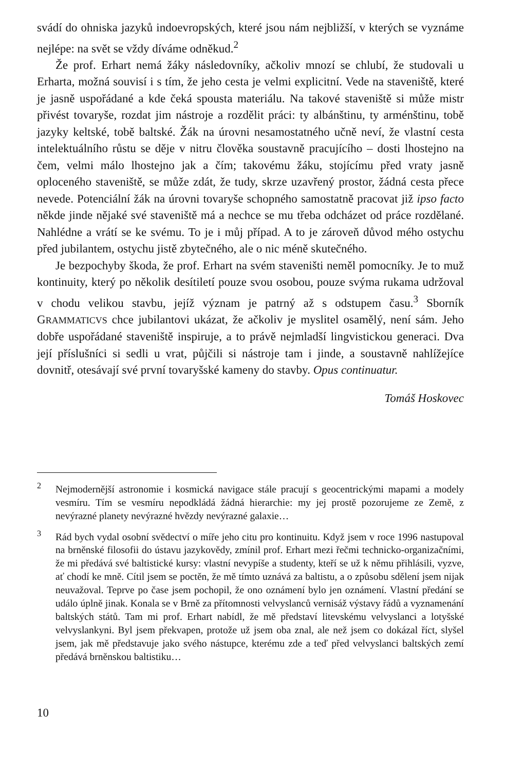svádí do ohniska jazyků indoevropských, které jsou nám nejbližší, v kterých se vyznáme nejlépe: na svět se vždy díváme odněkud.<sup>2</sup>
Že prof. Erhart nemá žáky následovníky, ačkoliv mnozí se chlubí, že studovali u Erharta, možná souvisí i s tím, že jeho cesta je velmi explicitní. Vede na staveniště, které je jasně uspořádané a kde čeká spousta materiálu. Na takové staveniště si může mistr přivést tovaryše, rozdat jim nástroje a rozdělit práci: ty albánštinu, ty arménštinu, tobě jazyky keltské, tobě baltské. Žák na úrovni nesamostatného učně neví, že vlastní cesta intelektuálního růstu se děje v nitru člověka soustavně pracujícího – dosti lhostejno na čem, velmi málo lhostejno jak a čím; takovému žáku, stojícímu před vraty jasně oploceného staveniště, se může zdát, že tudy, skrze uzavřený prostor, žádná cesta přece nevede. Potenciální žák na úrovni tovaryše schopného samostatně pracovat již ipso facto někde jinde nějaké své staveniště má a nechce se mu třeba odcházet od práce rozdělané. Nahlédne a vrátí se ke svému. To je i můj případ. A to je zároveň důvod mého ostychu před jubilantem, ostychu jistě zbytečného, ale o nic méně skutečného.
Je bezpochyby škoda, že prof. Erhart na svém staveništi neměl pomocníky. Je to muž kontinuity, který po několik desítiletí pouze svou osobou, pouze svýma rukama udržoval v chodu velikou stavbu, jejíž význam je patrný až s odstupem času.<sup>3</sup> Sborník GRAMMATICVS chce jubilantovi ukázat, že ačkoliv je myslitel osamělý, není sám. Jeho dobře uspořádané staveniště inspiruje, a to právě nejmladší lingvistickou generaci. Dva její příslušníci si sedli u vrat, půjčili si nástroje tam i jinde, a soustavně nahlížejíce dovnitř, otesávají své první tovaryšské kameny do stavby. Opus continuatur.
Tomáš Hoskovec
<sup>2</sup> Nejmodernější astronomie i kosmická navigace stále pracují s geocentrickými mapami a modely vesmíru. Tím se vesmíru nepodkládá žádná hierarchie: my jej prostě pozorujeme ze Země, z nevýrazné planety nevýrazné hvězdy nevýrazné galaxie…
<sup>3</sup> Rád bych vydal osobní svědectví o míře jeho citu pro kontinuitu. Když jsem v roce 1996 nastupoval na brněnské filosofii do ústavu jazykovědy, zmínil prof. Erhart mezi řečmi technicko-organizačními, že mi předává své baltistické kursy: vlastní nevypíše a studenty, kteří se už k němu přihlásili, vyzve, ať chodí ke mně. Cítil jsem se poctěn, že mě tímto uznává za baltistu, a o způsobu sdělení jsem nijak neuvažoval. Teprve po čase jsem pochopil, že ono oznámení bylo jen oznámení. Vlastní předání se událo úplně jinak. Konala se v Brně za přítomnosti velvyslanců vernisáž výstavy řádů a vyznamenání baltských států. Tam mi prof. Erhart nabídl, že mě představí litevskému velvyslanci a lotyšské velvyslankyni. Byl jsem překvapen, protože už jsem oba znal, ale než jsem co dokázal říct, slyšel jsem, jak mě představuje jako svého nástupce, kterému zde a teď před velvyslanci baltských zemí předává brněnskou baltistiku…
10